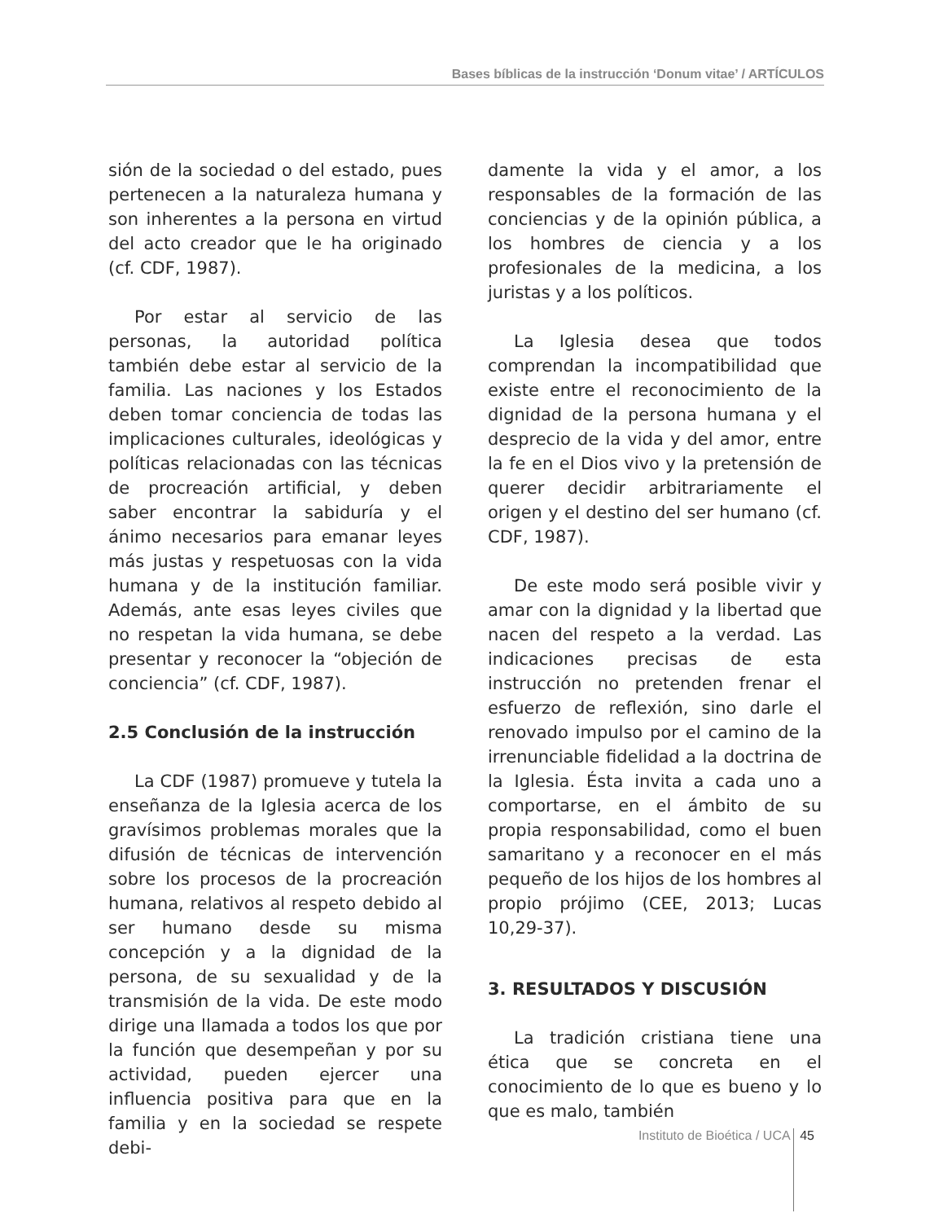Bases bíblicas de la instrucción ‘Donum vitae’ / ARTÍCULOS
sión de la sociedad o del estado, pues pertenecen a la naturaleza humana y son inherentes a la persona en virtud del acto creador que le ha originado (cf. CDF, 1987).
Por estar al servicio de las personas, la autoridad política también debe estar al servicio de la familia. Las naciones y los Estados deben tomar conciencia de todas las implicaciones culturales, ideológicas y políticas relacionadas con las técnicas de procreación artificial, y deben saber encontrar la sabiduría y el ánimo necesarios para emanar leyes más justas y respetuosas con la vida humana y de la institución familiar. Además, ante esas leyes civiles que no respetan la vida humana, se debe presentar y reconocer la “objeción de conciencia” (cf. CDF, 1987).
2.5 Conclusión de la instrucción
La CDF (1987) promueve y tutela la enseñanza de la Iglesia acerca de los gravísimos problemas morales que la difusión de técnicas de intervención sobre los procesos de la procreación humana, relativos al respeto debido al ser humano desde su misma concepción y a la dignidad de la persona, de su sexualidad y de la transmisión de la vida. De este modo dirige una llamada a todos los que por la función que desempeñan y por su actividad, pueden ejercer una influencia positiva para que en la familia y en la sociedad se respete debi-
damente la vida y el amor, a los responsables de la formación de las conciencias y de la opinión pública, a los hombres de ciencia y a los profesionales de la medicina, a los juristas y a los políticos.
La Iglesia desea que todos comprendan la incompatibilidad que existe entre el reconocimiento de la dignidad de la persona humana y el desprecio de la vida y del amor, entre la fe en el Dios vivo y la pretensión de querer decidir arbitrariamente el origen y el destino del ser humano (cf. CDF, 1987).
De este modo será posible vivir y amar con la dignidad y la libertad que nacen del respeto a la verdad. Las indicaciones precisas de esta instrucción no pretenden frenar el esfuerzo de reflexión, sino darle el renovado impulso por el camino de la irrenunciable fidelidad a la doctrina de la Iglesia. Ésta invita a cada uno a comportarse, en el ámbito de su propia responsabilidad, como el buen samaritano y a reconocer en el más pequeño de los hijos de los hombres al propio prójimo (CEE, 2013; Lucas 10,29-37).
3. RESULTADOS Y DISCUSIÓN
La tradición cristiana tiene una ética que se concreta en el conocimiento de lo que es bueno y lo que es malo, también
Instituto de Bioética / UCA 45